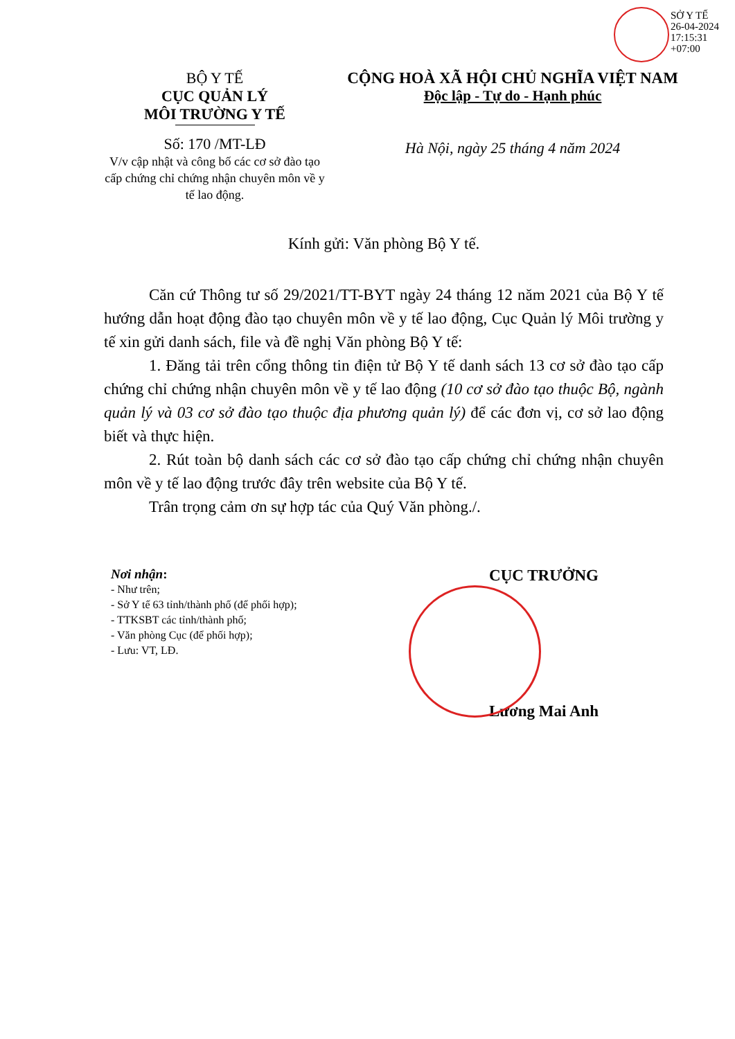SỞ Y TẾ
26-04-2024
17:15:31
+07:00
BỘ Y TẾ
CỤC QUẢN LÝ
MÔI TRƯỜNG Y TẾ
Số: 170 /MT-LĐ
V/v cập nhật và công bố các cơ sở đào tạo cấp chứng chỉ chứng nhận chuyên môn về y tế lao động.
CỘNG HOÀ XÃ HỘI CHỦ NGHĨA VIỆT NAM
Độc lập - Tự do - Hạnh phúc
Hà Nội, ngày 25 tháng 4 năm 2024
Kính gửi: Văn phòng Bộ Y tế.
Căn cứ Thông tư số 29/2021/TT-BYT ngày 24 tháng 12 năm 2021 của Bộ Y tế hướng dẫn hoạt động đào tạo chuyên môn về y tế lao động, Cục Quản lý Môi trường y tế xin gửi danh sách, file và đề nghị Văn phòng Bộ Y tế:
1. Đăng tải trên cổng thông tin điện tử Bộ Y tế danh sách 13 cơ sở đào tạo cấp chứng chỉ chứng nhận chuyên môn về y tế lao động (10 cơ sở đào tạo thuộc Bộ, ngành quản lý và 03 cơ sở đào tạo thuộc địa phương quản lý) để các đơn vị, cơ sở lao động biết và thực hiện.
2. Rút toàn bộ danh sách các cơ sở đào tạo cấp chứng chỉ chứng nhận chuyên môn về y tế lao động trước đây trên website của Bộ Y tế.
Trân trọng cảm ơn sự hợp tác của Quý Văn phòng./.
Nơi nhận:
- Như trên;
- Sở Y tế 63 tỉnh/thành phố (để phối hợp);
- TTKSBT các tỉnh/thành phố;
- Văn phòng Cục (để phối hợp);
- Lưu: VT, LĐ.
CỤC TRƯỞNG
Lương Mai Anh